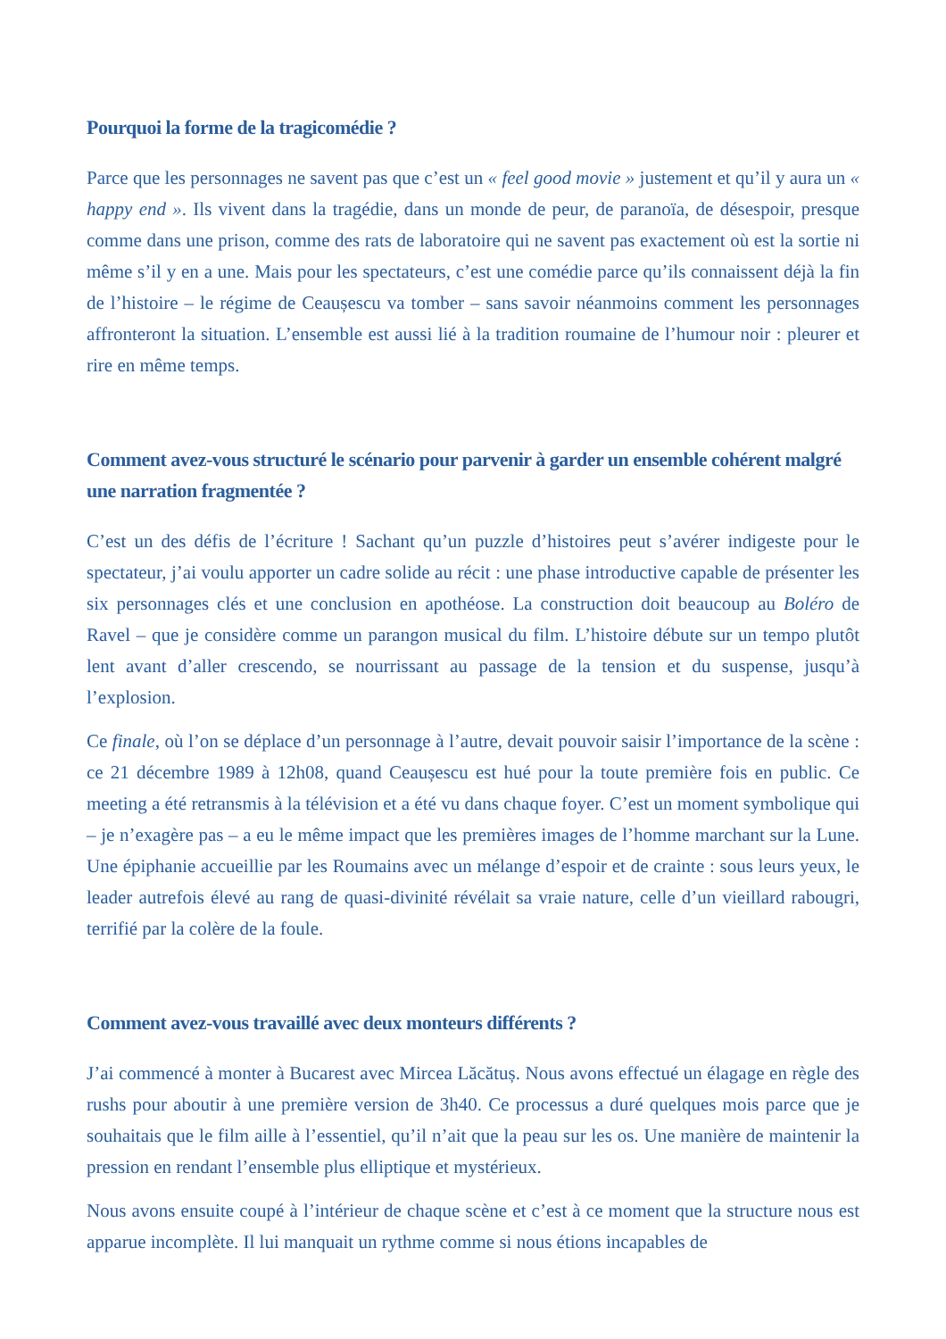Pourquoi la forme de la tragicomédie ?
Parce que les personnages ne savent pas que c’est un « feel good movie » justement et qu’il y aura un « happy end ». Ils vivent dans la tragédie, dans un monde de peur, de paranoïa, de désespoir, presque comme dans une prison, comme des rats de laboratoire qui ne savent pas exactement où est la sortie ni même s’il y en a une. Mais pour les spectateurs, c’est une comédie parce qu’ils connaissent déjà la fin de l’histoire – le régime de Ceaușescu va tomber – sans savoir néanmoins comment les personnages affronteront la situation. L’ensemble est aussi lié à la tradition roumaine de l’humour noir : pleurer et rire en même temps.
Comment avez-vous structuré le scénario pour parvenir à garder un ensemble cohérent malgré une narration fragmentée ?
C’est un des défis de l’écriture ! Sachant qu’un puzzle d’histoires peut s’avérer indigeste pour le spectateur, j’ai voulu apporter un cadre solide au récit : une phase introductive capable de présenter les six personnages clés et une conclusion en apothéose. La construction doit beaucoup au Boléro de Ravel – que je considère comme un parangon musical du film. L’histoire débute sur un tempo plutôt lent avant d’aller crescendo, se nourrissant au passage de la tension et du suspense, jusqu’à l’explosion.
Ce finale, où l’on se déplace d’un personnage à l’autre, devait pouvoir saisir l’importance de la scène : ce 21 décembre 1989 à 12h08, quand Ceaușescu est hué pour la toute première fois en public. Ce meeting a été retransmis à la télévision et a été vu dans chaque foyer. C’est un moment symbolique qui – je n’exagère pas – a eu le même impact que les premières images de l’homme marchant sur la Lune. Une épiphanie accueillie par les Roumains avec un mélange d’espoir et de crainte : sous leurs yeux, le leader autrefois élevé au rang de quasi-divinité révélait sa vraie nature, celle d’un vieillard rabougri, terrifié par la colère de la foule.
Comment avez-vous travaillé avec deux monteurs différents ?
J’ai commencé à monter à Bucarest avec Mircea Lăcătuș. Nous avons effectué un élagage en règle des rushs pour aboutir à une première version de 3h40. Ce processus a duré quelques mois parce que je souhaitais que le film aille à l’essentiel, qu’il n’ait que la peau sur les os. Une manière de maintenir la pression en rendant l’ensemble plus elliptique et mystérieux.
Nous avons ensuite coupé à l’intérieur de chaque scène et c’est à ce moment que la structure nous est apparue incomplète. Il lui manquait un rythme comme si nous étions incapables de